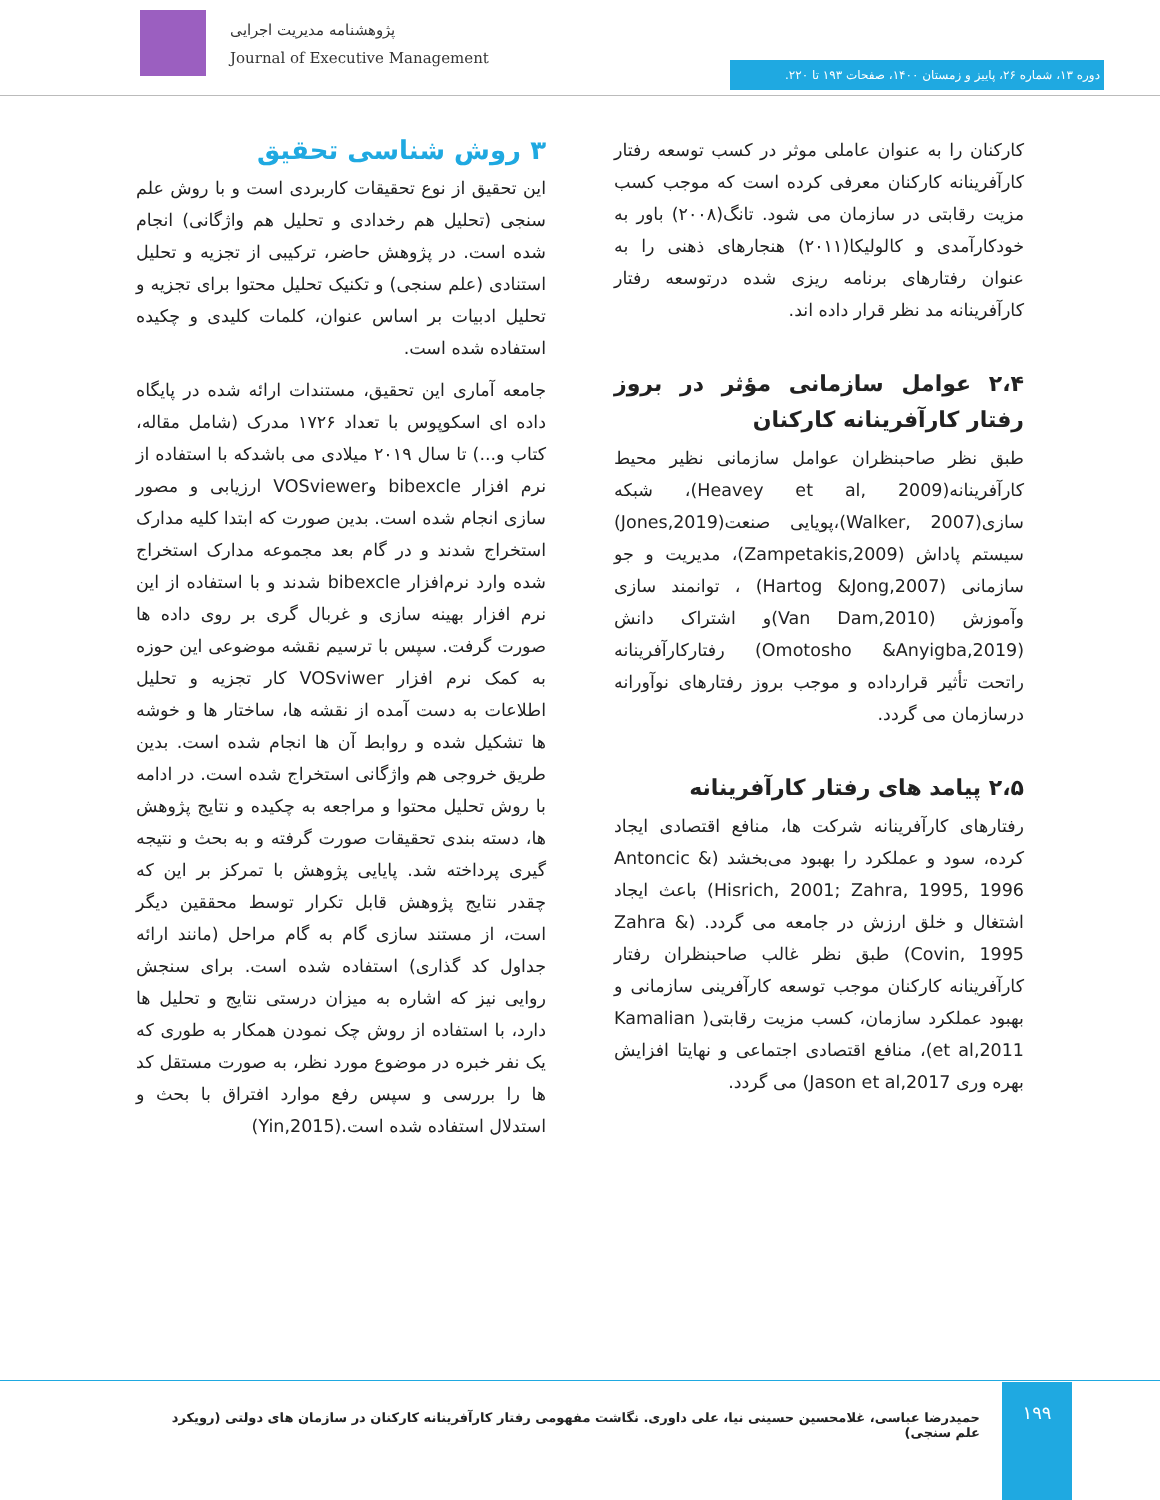پژوهشنامه مدیریت اجرایی
Journal of Executive Management
دوره ۱۳، شماره ۲۶، پاییز و زمستان ۱۴۰۰، صفحات ۱۹۳ تا ۲۲۰.
کارکنان را به عنوان عاملی موثر در کسب توسعه رفتار کارآفرینانه کارکنان معرفی کرده است که موجب کسب مزیت رقابتی در سازمان می شود. تانگ(۲۰۰۸) باور به خودکارآمدی و کالولیکا(۲۰۱۱) هنجارهای ذهنی را به عنوان رفتارهای برنامه ریزی شده درتوسعه رفتار کارآفرینانه مد نظر قرار داده اند.
۲،۴ عوامل سازمانی مؤثر در بروز رفتار کارآفرینانه کارکنان
طبق نظر صاحبنظران عوامل سازمانی نظیر محیط کارآفرینانه(Heavey et al, 2009)، شبکه سازی(Walker, 2007)،پویایی صنعت(Jones,2019) سیستم پاداش (Zampetakis,2009)، مدیریت و جو سازمانی (Hartog &Jong,2007) ، توانمند سازی وآموزش (Van Dam,2010)و اشتراک دانش (Omotosho &Anyigba,2019) رفتارکارآفرینانه راتحت تأثیر قرارداده و موجب بروز رفتارهای نوآورانه درسازمان می گردد.
۲،۵ پیامد های رفتار کارآفرینانه
رفتارهای کارآفرینانه شرکت ها، منافع اقتصادی ایجاد کرده، سود و عملکرد را بهبود می‌بخشد (Antoncic & Hisrich, 2001; Zahra, 1995, 1996) باعث ایجاد اشتغال و خلق ارزش در جامعه می گردد. (Zahra & Covin, 1995) طبق نظر غالب صاحبنظران رفتار کارآفرینانه کارکنان موجب توسعه کارآفرینی سازمانی و بهبود عملکرد سازمان، کسب مزیت رقابتی( Kamalian et al,2011)، منافع اقتصادی اجتماعی و نهایتا افزایش بهره وری Jason et al,2017) می گردد.
۳ روش شناسی تحقیق
این تحقیق از نوع تحقیقات کاربردی است و با روش علم سنجی (تحلیل هم رخدادی و تحلیل هم واژگانی) انجام شده است. در پژوهش حاضر، ترکیبی از تجزیه و تحلیل استنادی (علم سنجی) و تکنیک تحلیل محتوا برای تجزیه و تحلیل ادبیات بر اساس عنوان، کلمات کلیدی و چکیده استفاده شده است.
جامعه آماری این تحقیق، مستندات ارائه شده در پایگاه داده ای اسکوپوس با تعداد ۱۷۲۶ مدرک (شامل مقاله، کتاب و...) تا سال ۲۰۱۹ میلادی می باشدکه با استفاده از نرم افزار bibexcle وVOSviewer ارزیابی و مصور سازی انجام شده است. بدین صورت که ابتدا کلیه مدارک استخراج شدند و در گام بعد مجموعه مدارک استخراج شده وارد نرم‌افزار bibexcle شدند و با استفاده از این نرم افزار بهینه سازی و غربال گری بر روی داده ها صورت گرفت. سپس با ترسیم نقشه موضوعی این حوزه به کمک نرم افزار VOSviwer کار تجزیه و تحلیل اطلاعات به دست آمده از نقشه ها، ساختار ها و خوشه ها تشکیل شده و روابط آن ها انجام شده است. بدین طریق خروجی هم واژگانی استخراج شده است. در ادامه با روش تحلیل محتوا و مراجعه به چکیده و نتایج پژوهش ها، دسته بندی تحقیقات صورت گرفته و به بحث و نتیجه گیری پرداخته شد. پایایی پژوهش با تمرکز بر این که چقدر نتایج پژوهش قابل تکرار توسط محققین دیگر است، از مستند سازی گام به گام مراحل (مانند ارائه جداول کد گذاری) استفاده شده است. برای سنجش روایی نیز که اشاره به میزان درستی نتایج و تحلیل ها دارد، با استفاده از روش چک نمودن همکار به طوری که یک نفر خبره در موضوع مورد نظر، به صورت مستقل کد ها را بررسی و سپس رفع موارد افتراق با بحث و استدلال استفاده شده است.(Yin,2015)
۱۹۹
حمیدرضا عباسی، غلامحسین حسینی نیا، علی داوری. نگاشت مفهومی رفتار کارآفرینانه کارکنان در سازمان های دولتی (رویکرد علم سنجی)